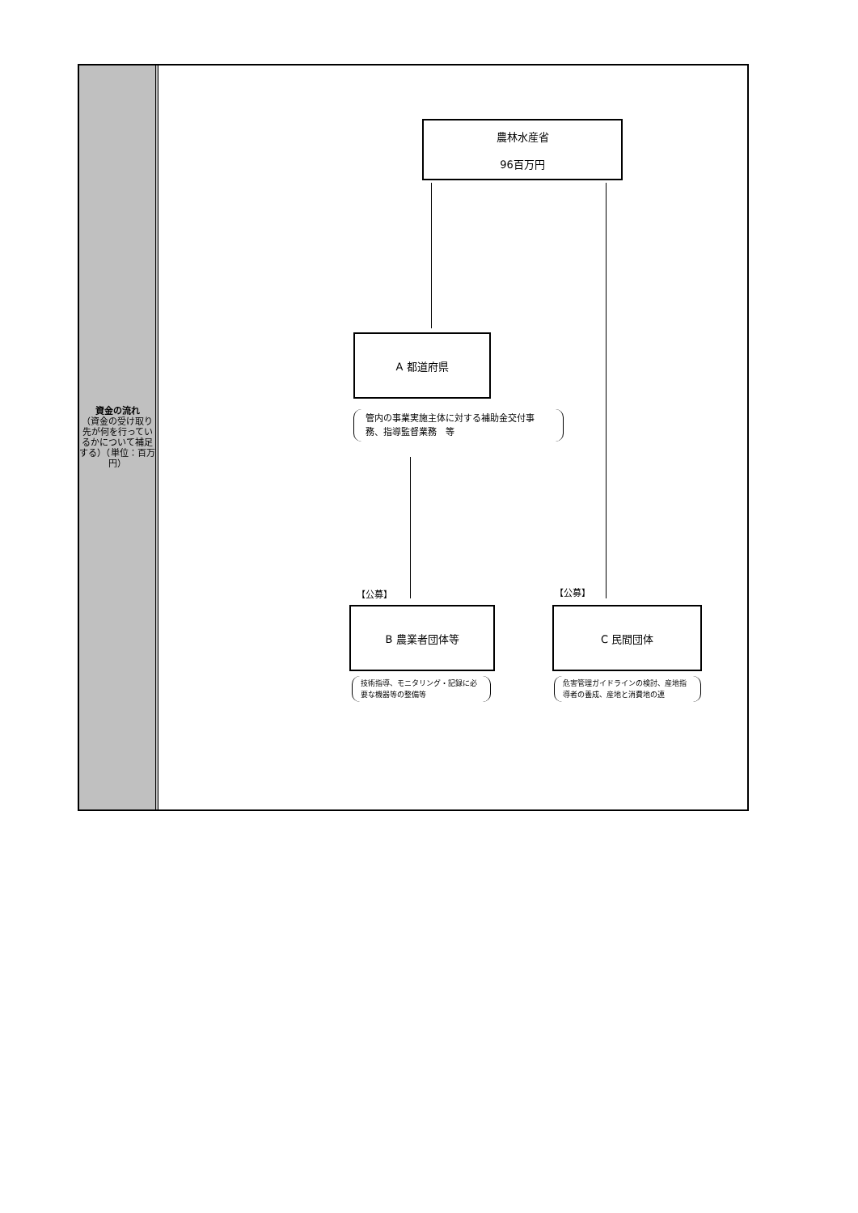資金の流れ
（資金の受け取り先が何を行っているかについて補足する）（単位：百万円）
農林水産省
96百万円
A 都道府県
管内の事業実施主体に対する補助金交付事務、指導監督業務　等
【公募】 【公募】
B 農業者団体等 C 民間団体
技術指導、モニタリング・記録に必要な機器等の整備等
危害管理ガイドラインの検討、産地指導者の養成、産地と消費地の連